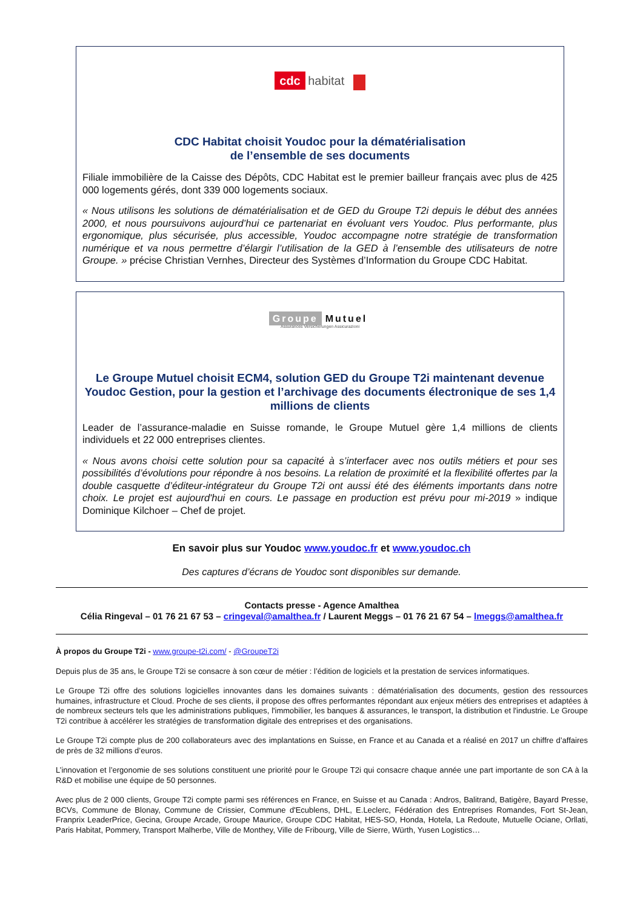cdc habitat
CDC Habitat choisit Youdoc pour la dématérialisation
de l’ensemble de ses documents
Filiale immobilière de la Caisse des Dépôts, CDC Habitat est le premier bailleur français avec plus de 425 000 logements gérés, dont 339 000 logements sociaux.
« Nous utilisons les solutions de dématérialisation et de GED du Groupe T2i depuis le début des années 2000, et nous poursuivons aujourd’hui ce partenariat en évoluant vers Youdoc. Plus performante, plus ergonomique, plus sécurisée, plus accessible, Youdoc accompagne notre stratégie de transformation numérique et va nous permettre d’élargir l’utilisation de la GED à l’ensemble des utilisateurs de notre Groupe. » précise Christian Vernhes, Directeur des Systèmes d’Information du Groupe CDC Habitat.
Groupe Mutuel
Assurances Versicherungen Assicurazioni
Le Groupe Mutuel choisit ECM4, solution GED du Groupe T2i maintenant devenue Youdoc Gestion, pour la gestion et l’archivage des documents électronique de ses 1,4 millions de clients
Leader de l’assurance-maladie en Suisse romande, le Groupe Mutuel gère 1,4 millions de clients individuels et 22 000 entreprises clientes.
« Nous avons choisi cette solution pour sa capacité à s’interfacer avec nos outils métiers et pour ses possibilités d’évolutions pour répondre à nos besoins. La relation de proximité et la flexibilité offertes par la double casquette d’éditeur-intégrateur du Groupe T2i ont aussi été des éléments importants dans notre choix. Le projet est aujourd'hui en cours. Le passage en production est prévu pour mi-2019 » indique Dominique Kilchoer – Chef de projet.
En savoir plus sur Youdoc www.youdoc.fr et www.youdoc.ch
Des captures d’écrans de Youdoc sont disponibles sur demande.
Contacts presse - Agence Amalthea
Célia Ringeval – 01 76 21 67 53 – cringeval@amalthea.fr / Laurent Meggs – 01 76 21 67 54 – lmeggs@amalthea.fr
À propos du Groupe T2i - www.groupe-t2i.com/ - @GroupeT2i
Depuis plus de 35 ans, le Groupe T2i se consacre à son cœur de métier : l’édition de logiciels et la prestation de services informatiques.
Le Groupe T2i offre des solutions logicielles innovantes dans les domaines suivants : dématérialisation des documents, gestion des ressources humaines, infrastructure et Cloud. Proche de ses clients, il propose des offres performantes répondant aux enjeux métiers des entreprises et adaptées à de nombreux secteurs tels que les administrations publiques, l'immobilier, les banques & assurances, le transport, la distribution et l'industrie. Le Groupe T2i contribue à accélérer les stratégies de transformation digitale des entreprises et des organisations.
Le Groupe T2i compte plus de 200 collaborateurs avec des implantations en Suisse, en France et au Canada et a réalisé en 2017 un chiffre d’affaires de près de 32 millions d’euros.
L’innovation et l’ergonomie de ses solutions constituent une priorité pour le Groupe T2i qui consacre chaque année une part importante de son CA à la R&D et mobilise une équipe de 50 personnes.
Avec plus de 2 000 clients, Groupe T2i compte parmi ses références en France, en Suisse et au Canada : Andros, Balitrand, Batigère, Bayard Presse, BCVs, Commune de Blonay, Commune de Crissier, Commune d'Ecublens, DHL, E.Leclerc, Fédération des Entreprises Romandes, Fort St-Jean, Franprix LeaderPrice, Gecina, Groupe Arcade, Groupe Maurice, Groupe CDC Habitat, HES-SO, Honda, Hotela, La Redoute, Mutuelle Ociane, Orllati, Paris Habitat, Pommery, Transport Malherbe, Ville de Monthey, Ville de Fribourg, Ville de Sierre, Würth, Yusen Logistics…